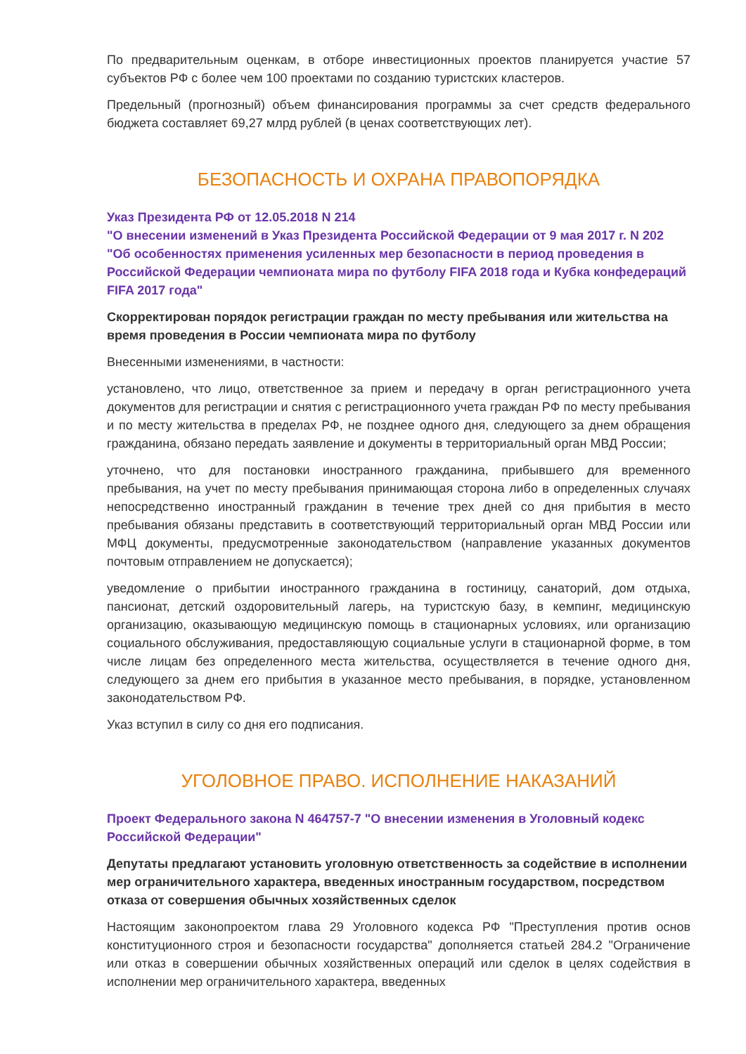По предварительным оценкам, в отборе инвестиционных проектов планируется участие 57 субъектов РФ с более чем 100 проектами по созданию туристских кластеров.
Предельный (прогнозный) объем финансирования программы за счет средств федерального бюджета составляет 69,27 млрд рублей (в ценах соответствующих лет).
БЕЗОПАСНОСТЬ И ОХРАНА ПРАВОПОРЯДКА
Указ Президента РФ от 12.05.2018 N 214
"О внесении изменений в Указ Президента Российской Федерации от 9 мая 2017 г. N 202 "Об особенностях применения усиленных мер безопасности в период проведения в Российской Федерации чемпионата мира по футболу FIFA 2018 года и Кубка конфедераций FIFA 2017 года"
Скорректирован порядок регистрации граждан по месту пребывания или жительства на время проведения в России чемпионата мира по футболу
Внесенными изменениями, в частности:
установлено, что лицо, ответственное за прием и передачу в орган регистрационного учета документов для регистрации и снятия с регистрационного учета граждан РФ по месту пребывания и по месту жительства в пределах РФ, не позднее одного дня, следующего за днем обращения гражданина, обязано передать заявление и документы в территориальный орган МВД России;
уточнено, что для постановки иностранного гражданина, прибывшего для временного пребывания, на учет по месту пребывания принимающая сторона либо в определенных случаях непосредственно иностранный гражданин в течение трех дней со дня прибытия в место пребывания обязаны представить в соответствующий территориальный орган МВД России или МФЦ документы, предусмотренные законодательством (направление указанных документов почтовым отправлением не допускается);
уведомление о прибытии иностранного гражданина в гостиницу, санаторий, дом отдыха, пансионат, детский оздоровительный лагерь, на туристскую базу, в кемпинг, медицинскую организацию, оказывающую медицинскую помощь в стационарных условиях, или организацию социального обслуживания, предоставляющую социальные услуги в стационарной форме, в том числе лицам без определенного места жительства, осуществляется в течение одного дня, следующего за днем его прибытия в указанное место пребывания, в порядке, установленном законодательством РФ.
Указ вступил в силу со дня его подписания.
УГОЛОВНОЕ ПРАВО. ИСПОЛНЕНИЕ НАКАЗАНИЙ
Проект Федерального закона N 464757-7 "О внесении изменения в Уголовный кодекс Российской Федерации"
Депутаты предлагают установить уголовную ответственность за содействие в исполнении мер ограничительного характера, введенных иностранным государством, посредством отказа от совершения обычных хозяйственных сделок
Настоящим законопроектом глава 29 Уголовного кодекса РФ "Преступления против основ конституционного строя и безопасности государства" дополняется статьей 284.2 "Ограничение или отказ в совершении обычных хозяйственных операций или сделок в целях содействия в исполнении мер ограничительного характера, введенных